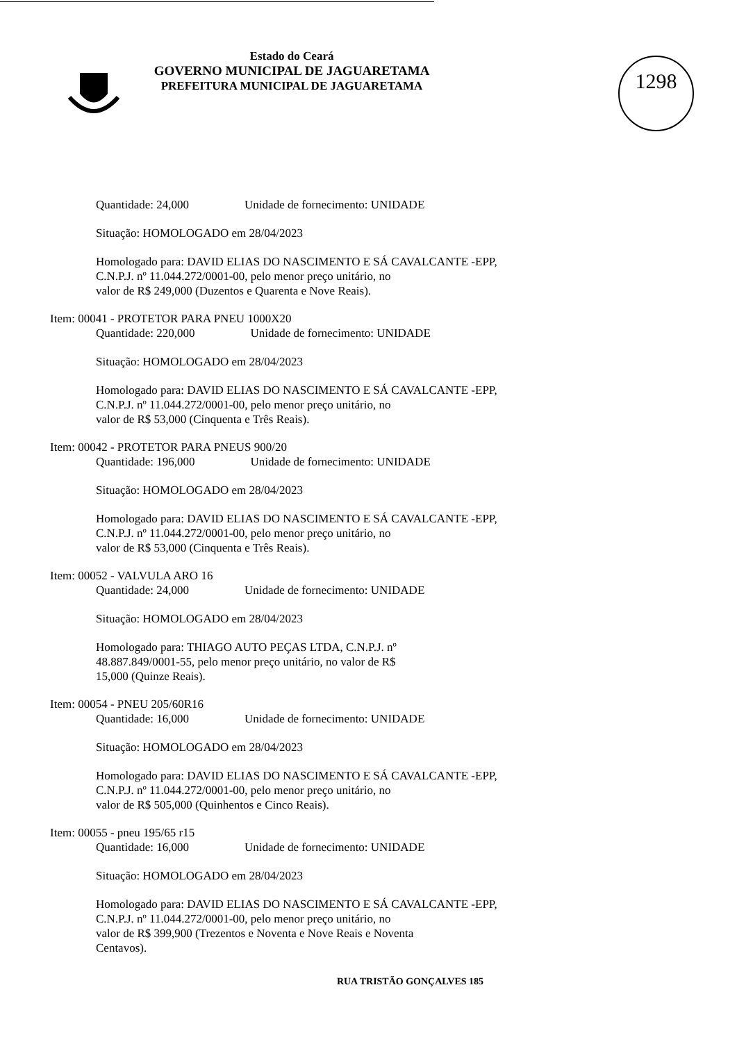1298
Estado do Ceará
GOVERNO MUNICIPAL DE JAGUARETAMA
PREFEITURA MUNICIPAL DE JAGUARETAMA
Quantidade: 24,000 Unidade de fornecimento: UNIDADE
Situação: HOMOLOGADO em 28/04/2023
Homologado para: DAVID ELIAS DO NASCIMENTO E SÁ CAVALCANTE -EPP,
C.N.P.J. nº 11.044.272/0001-00, pelo menor preço unitário, no
valor de R$ 249,000 (Duzentos e Quarenta e Nove Reais).
Item: 00041 - PROTETOR PARA PNEU 1000X20
Quantidade: 220,000 Unidade de fornecimento: UNIDADE
Situação: HOMOLOGADO em 28/04/2023
Homologado para: DAVID ELIAS DO NASCIMENTO E SÁ CAVALCANTE -EPP,
C.N.P.J. nº 11.044.272/0001-00, pelo menor preço unitário, no
valor de R$ 53,000 (Cinquenta e Três Reais).
Item: 00042 - PROTETOR PARA PNEUS 900/20
Quantidade: 196,000 Unidade de fornecimento: UNIDADE
Situação: HOMOLOGADO em 28/04/2023
Homologado para: DAVID ELIAS DO NASCIMENTO E SÁ CAVALCANTE -EPP,
C.N.P.J. nº 11.044.272/0001-00, pelo menor preço unitário, no
valor de R$ 53,000 (Cinquenta e Três Reais).
Item: 00052 - VALVULA ARO 16
Quantidade: 24,000 Unidade de fornecimento: UNIDADE
Situação: HOMOLOGADO em 28/04/2023
Homologado para: THIAGO AUTO PEÇAS LTDA, C.N.P.J. nº
48.887.849/0001-55, pelo menor preço unitário, no valor de R$
15,000 (Quinze Reais).
Item: 00054 - PNEU 205/60R16
Quantidade: 16,000 Unidade de fornecimento: UNIDADE
Situação: HOMOLOGADO em 28/04/2023
Homologado para: DAVID ELIAS DO NASCIMENTO E SÁ CAVALCANTE -EPP,
C.N.P.J. nº 11.044.272/0001-00, pelo menor preço unitário, no
valor de R$ 505,000 (Quinhentos e Cinco Reais).
Item: 00055 - pneu 195/65 r15
Quantidade: 16,000 Unidade de fornecimento: UNIDADE
Situação: HOMOLOGADO em 28/04/2023
Homologado para: DAVID ELIAS DO NASCIMENTO E SÁ CAVALCANTE -EPP,
C.N.P.J. nº 11.044.272/0001-00, pelo menor preço unitário, no
valor de R$ 399,900 (Trezentos e Noventa e Nove Reais e Noventa
Centavos).
RUA TRISTÃO GONÇALVES 185